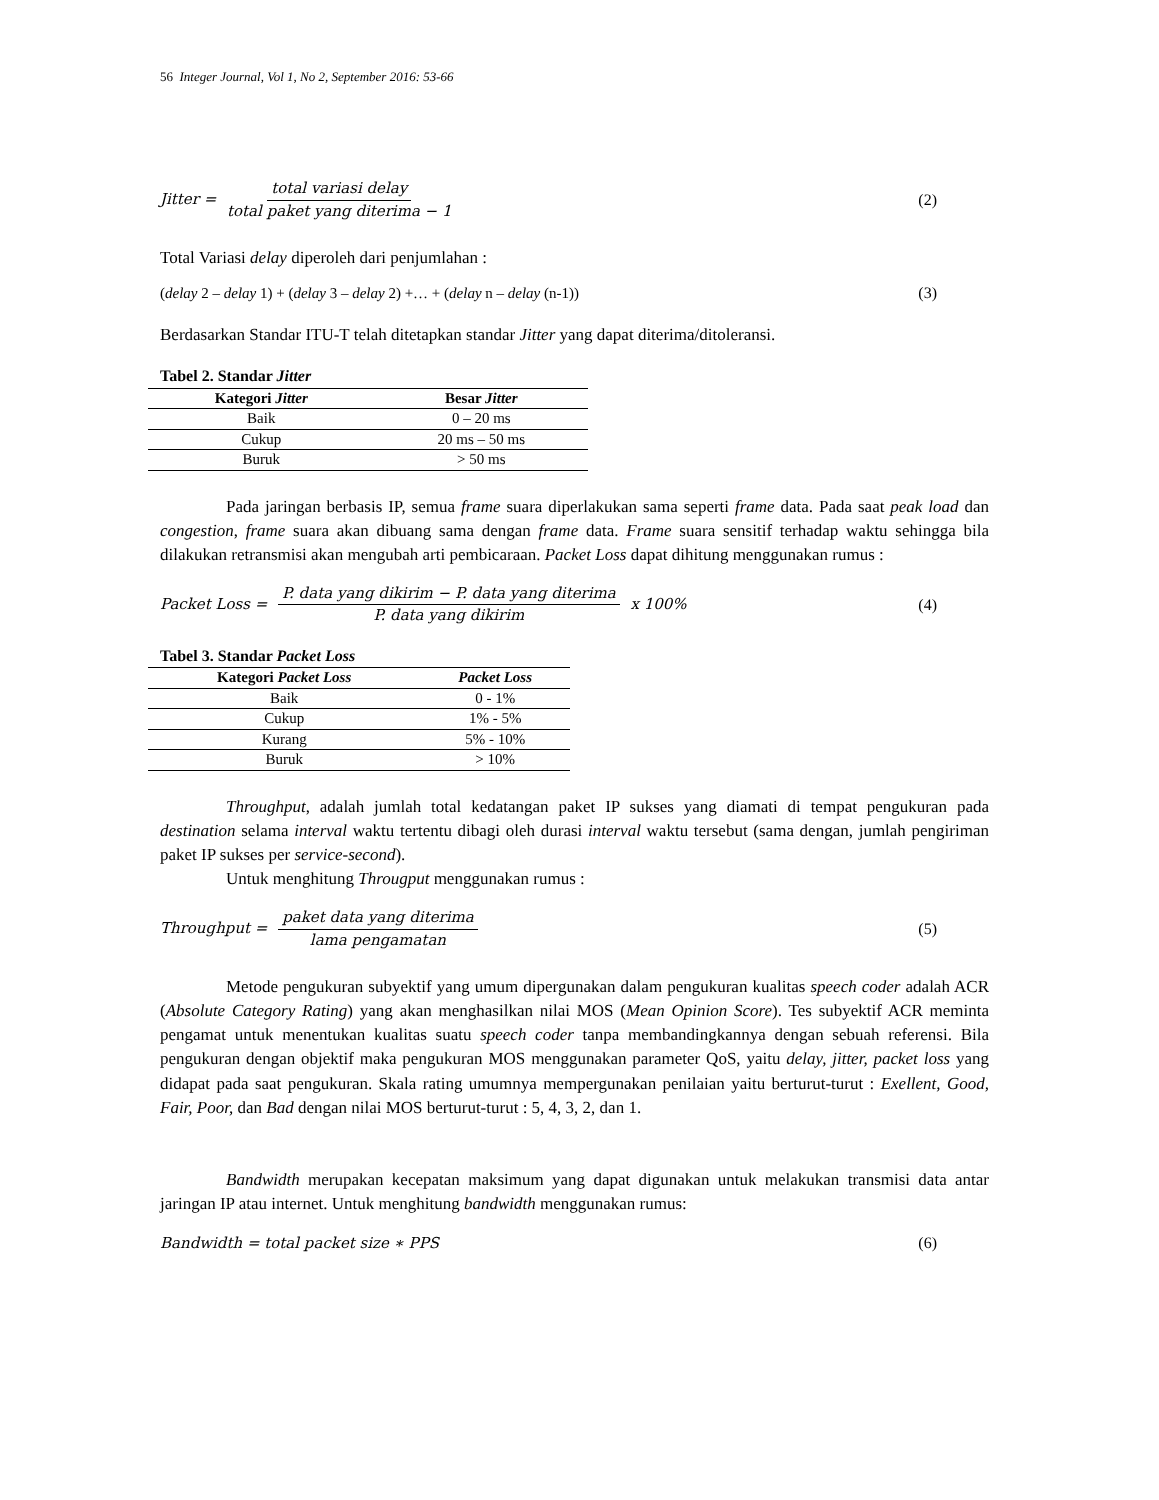56 Integer Journal, Vol 1, No 2, September 2016: 53-66
Jitter = total variasi delay total paket yang diterima − 1
(2)
Total Variasi delay diperoleh dari penjumlahan :
(delay 2 – delay 1) + (delay 3 – delay 2) +… + (delay n – delay (n-1))
(3)
Berdasarkan Standar ITU-T telah ditetapkan standar Jitter yang dapat diterima/ditoleransi.
Tabel 2. Standar Jitter
| Kategori Jitter | Besar Jitter |
| --- | --- |
| Baik | 0 – 20 ms |
| Cukup | 20 ms – 50 ms |
| Buruk | > 50 ms |
Pada jaringan berbasis IP, semua frame suara diperlakukan sama seperti frame data. Pada saat peak load dan congestion, frame suara akan dibuang sama dengan frame data. Frame suara sensitif terhadap waktu sehingga bila dilakukan retransmisi akan mengubah arti pembicaraan. Packet Loss dapat dihitung menggunakan rumus :
Packet Loss = P. data yang dikirim − P. data yang diterima P. data yang dikirim x 100%
(4)
Tabel 3. Standar Packet Loss
| Kategori Packet Loss | Packet Loss |
| --- | --- |
| Baik | 0 - 1% |
| Cukup | 1% - 5% |
| Kurang | 5% - 10% |
| Buruk | > 10% |
Throughput, adalah jumlah total kedatangan paket IP sukses yang diamati di tempat pengukuran pada destination selama interval waktu tertentu dibagi oleh durasi interval waktu tersebut (sama dengan, jumlah pengiriman paket IP sukses per service-second).
Untuk menghitung Througput menggunakan rumus :
Throughput = paket data yang diterima lama pengamatan
(5)
Metode pengukuran subyektif yang umum dipergunakan dalam pengukuran kualitas speech coder adalah ACR (Absolute Category Rating) yang akan menghasilkan nilai MOS (Mean Opinion Score). Tes subyektif ACR meminta pengamat untuk menentukan kualitas suatu speech coder tanpa membandingkannya dengan sebuah referensi. Bila pengukuran dengan objektif maka pengukuran MOS menggunakan parameter QoS, yaitu delay, jitter, packet loss yang didapat pada saat pengukuran. Skala rating umumnya mempergunakan penilaian yaitu berturut-turut : Exellent, Good, Fair, Poor, dan Bad dengan nilai MOS berturut-turut : 5, 4, 3, 2, dan 1.
Bandwidth merupakan kecepatan maksimum yang dapat digunakan untuk melakukan transmisi data antar jaringan IP atau internet. Untuk menghitung bandwidth menggunakan rumus:
Bandwidth = total packet size ∗ PPS
(6)